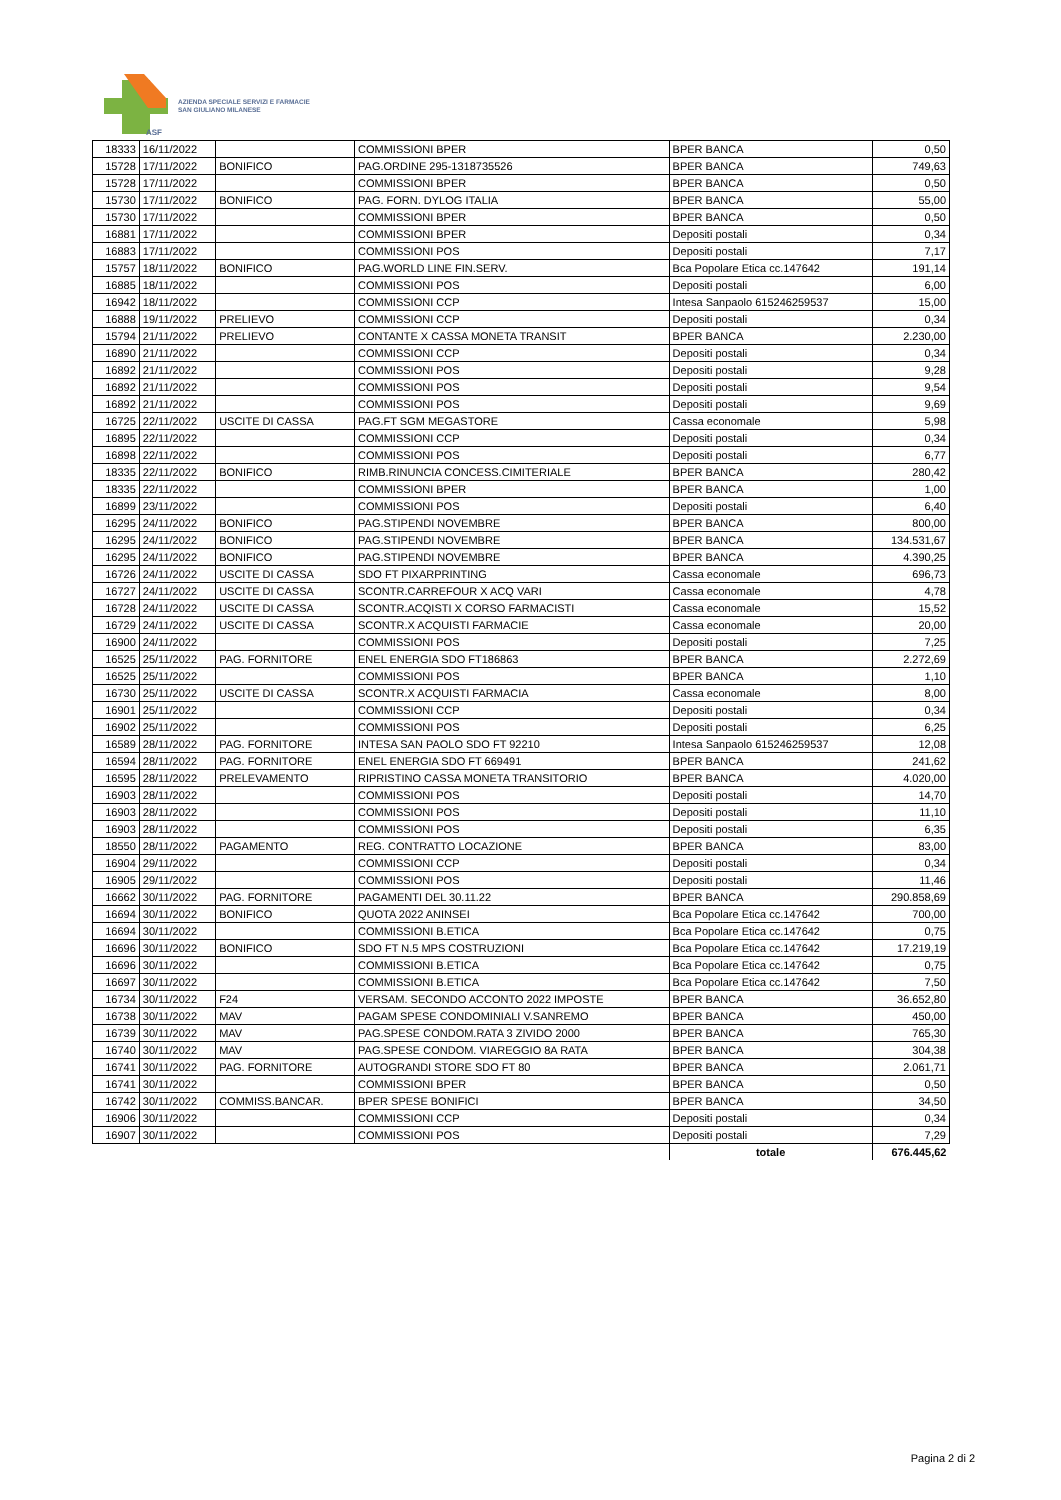ASF
AZIENDA SPECIALE SERVIZI E FARMACIE
SAN GIULIANO MILANESE
| 18333 | 16/11/2022 | | COMMISSIONI BPER | BPER BANCA | 0,50 |
| 15728 | 17/11/2022 | BONIFICO | PAG.ORDINE 295-1318735526 | BPER BANCA | 749,63 |
| 15728 | 17/11/2022 | | COMMISSIONI BPER | BPER BANCA | 0,50 |
| 15730 | 17/11/2022 | BONIFICO | PAG. FORN. DYLOG ITALIA | BPER BANCA | 55,00 |
| 15730 | 17/11/2022 | | COMMISSIONI BPER | BPER BANCA | 0,50 |
| 16881 | 17/11/2022 | | COMMISSIONI BPER | Depositi postali | 0,34 |
| 16883 | 17/11/2022 | | COMMISSIONI POS | Depositi postali | 7,17 |
| 15757 | 18/11/2022 | BONIFICO | PAG.WORLD LINE FIN.SERV. | Bca Popolare Etica cc.147642 | 191,14 |
| 16885 | 18/11/2022 | | COMMISSIONI POS | Depositi postali | 6,00 |
| 16942 | 18/11/2022 | | COMMISSIONI CCP | Intesa Sanpaolo 615246259537 | 15,00 |
| 16888 | 19/11/2022 | PRELIEVO | COMMISSIONI CCP | Depositi postali | 0,34 |
| 15794 | 21/11/2022 | PRELIEVO | CONTANTE X CASSA MONETA TRANSIT | BPER BANCA | 2.230,00 |
| 16890 | 21/11/2022 | | COMMISSIONI CCP | Depositi postali | 0,34 |
| 16892 | 21/11/2022 | | COMMISSIONI POS | Depositi postali | 9,28 |
| 16892 | 21/11/2022 | | COMMISSIONI POS | Depositi postali | 9,54 |
| 16892 | 21/11/2022 | | COMMISSIONI POS | Depositi postali | 9,69 |
| 16725 | 22/11/2022 | USCITE DI CASSA | PAG.FT SGM MEGASTORE | Cassa economale | 5,98 |
| 16895 | 22/11/2022 | | COMMISSIONI CCP | Depositi postali | 0,34 |
| 16898 | 22/11/2022 | | COMMISSIONI POS | Depositi postali | 6,77 |
| 18335 | 22/11/2022 | BONIFICO | RIMB.RINUNCIA CONCESS.CIMITERIALE | BPER BANCA | 280,42 |
| 18335 | 22/11/2022 | | COMMISSIONI BPER | BPER BANCA | 1,00 |
| 16899 | 23/11/2022 | | COMMISSIONI POS | Depositi postali | 6,40 |
| 16295 | 24/11/2022 | BONIFICO | PAG.STIPENDI NOVEMBRE | BPER BANCA | 800,00 |
| 16295 | 24/11/2022 | BONIFICO | PAG.STIPENDI NOVEMBRE | BPER BANCA | 134.531,67 |
| 16295 | 24/11/2022 | BONIFICO | PAG.STIPENDI NOVEMBRE | BPER BANCA | 4.390,25 |
| 16726 | 24/11/2022 | USCITE DI CASSA | SDO FT PIXARPRINTING | Cassa economale | 696,73 |
| 16727 | 24/11/2022 | USCITE DI CASSA | SCONTR.CARREFOUR X ACQ VARI | Cassa economale | 4,78 |
| 16728 | 24/11/2022 | USCITE DI CASSA | SCONTR.ACQISTI X CORSO FARMACISTI | Cassa economale | 15,52 |
| 16729 | 24/11/2022 | USCITE DI CASSA | SCONTR.X ACQUISTI FARMACIE | Cassa economale | 20,00 |
| 16900 | 24/11/2022 | | COMMISSIONI POS | Depositi postali | 7,25 |
| 16525 | 25/11/2022 | PAG. FORNITORE | ENEL ENERGIA SDO FT186863 | BPER BANCA | 2.272,69 |
| 16525 | 25/11/2022 | | COMMISSIONI POS | BPER BANCA | 1,10 |
| 16730 | 25/11/2022 | USCITE DI CASSA | SCONTR.X ACQUISTI FARMACIA | Cassa economale | 8,00 |
| 16901 | 25/11/2022 | | COMMISSIONI CCP | Depositi postali | 0,34 |
| 16902 | 25/11/2022 | | COMMISSIONI POS | Depositi postali | 6,25 |
| 16589 | 28/11/2022 | PAG. FORNITORE | INTESA SAN PAOLO SDO FT 92210 | Intesa Sanpaolo 615246259537 | 12,08 |
| 16594 | 28/11/2022 | PAG. FORNITORE | ENEL ENERGIA SDO FT 669491 | BPER BANCA | 241,62 |
| 16595 | 28/11/2022 | PRELEVAMENTO | RIPRISTINO CASSA MONETA TRANSITORIO | BPER BANCA | 4.020,00 |
| 16903 | 28/11/2022 | | COMMISSIONI POS | Depositi postali | 14,70 |
| 16903 | 28/11/2022 | | COMMISSIONI POS | Depositi postali | 11,10 |
| 16903 | 28/11/2022 | | COMMISSIONI POS | Depositi postali | 6,35 |
| 18550 | 28/11/2022 | PAGAMENTO | REG. CONTRATTO LOCAZIONE | BPER BANCA | 83,00 |
| 16904 | 29/11/2022 | | COMMISSIONI CCP | Depositi postali | 0,34 |
| 16905 | 29/11/2022 | | COMMISSIONI POS | Depositi postali | 11,46 |
| 16662 | 30/11/2022 | PAG. FORNITORE | PAGAMENTI DEL 30.11.22 | BPER BANCA | 290.858,69 |
| 16694 | 30/11/2022 | BONIFICO | QUOTA 2022 ANINSEI | Bca Popolare Etica cc.147642 | 700,00 |
| 16694 | 30/11/2022 | | COMMISSIONI B.ETICA | Bca Popolare Etica cc.147642 | 0,75 |
| 16696 | 30/11/2022 | BONIFICO | SDO FT N.5 MPS COSTRUZIONI | Bca Popolare Etica cc.147642 | 17.219,19 |
| 16696 | 30/11/2022 | | COMMISSIONI B.ETICA | Bca Popolare Etica cc.147642 | 0,75 |
| 16697 | 30/11/2022 | | COMMISSIONI B.ETICA | Bca Popolare Etica cc.147642 | 7,50 |
| 16734 | 30/11/2022 | F24 | VERSAM. SECONDO ACCONTO 2022 IMPOSTE | BPER BANCA | 36.652,80 |
| 16738 | 30/11/2022 | MAV | PAGAM SPESE CONDOMINIALI V.SANREMO | BPER BANCA | 450,00 |
| 16739 | 30/11/2022 | MAV | PAG.SPESE CONDOM.RATA 3 ZIVIDO 2000 | BPER BANCA | 765,30 |
| 16740 | 30/11/2022 | MAV | PAG.SPESE CONDOM. VIAREGGIO 8A RATA | BPER BANCA | 304,38 |
| 16741 | 30/11/2022 | PAG. FORNITORE | AUTOGRANDI STORE SDO FT 80 | BPER BANCA | 2.061,71 |
| 16741 | 30/11/2022 | | COMMISSIONI BPER | BPER BANCA | 0,50 |
| 16742 | 30/11/2022 | COMMISS.BANCAR. | BPER SPESE BONIFICI | BPER BANCA | 34,50 |
| 16906 | 30/11/2022 | | COMMISSIONI CCP | Depositi postali | 0,34 |
| 16907 | 30/11/2022 | | COMMISSIONI POS | Depositi postali | 7,29 |
| | | | | totale | 676.445,62 |
Pagina 2 di 2